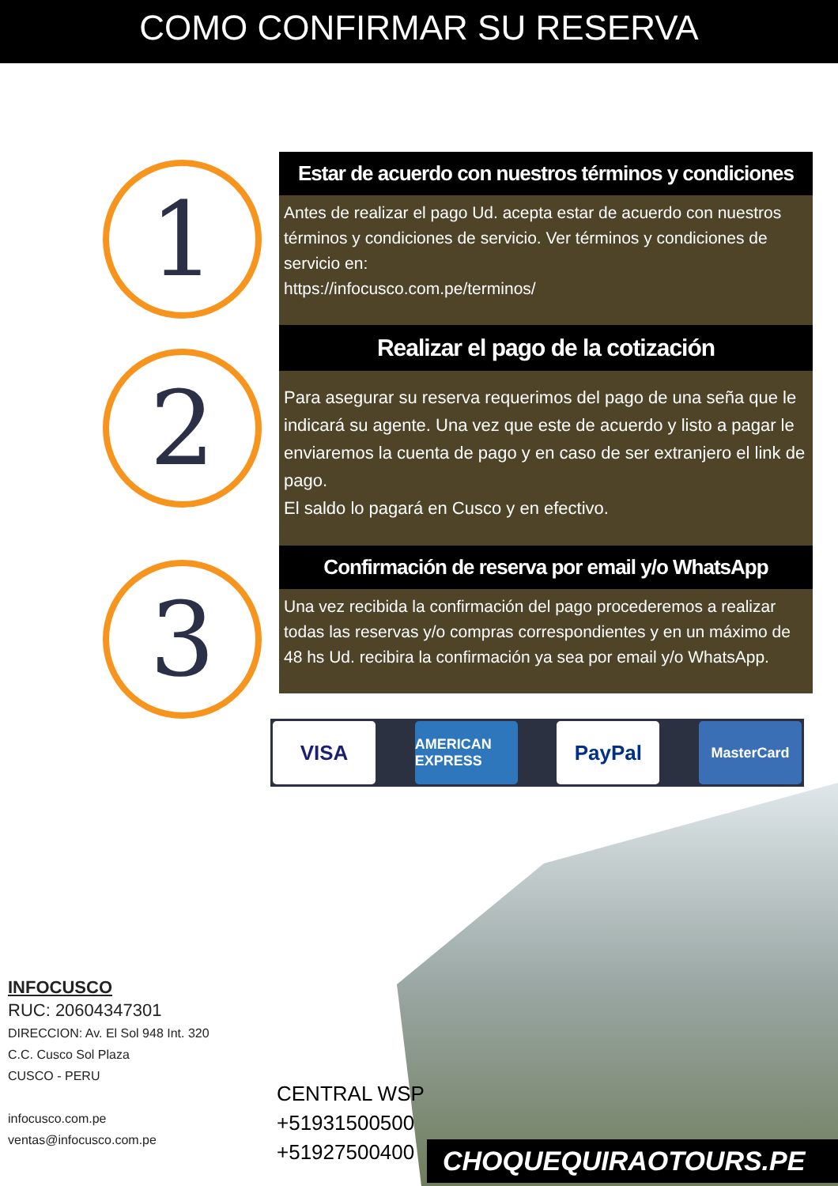COMO CONFIRMAR SU RESERVA
1
Estar de acuerdo con nuestros términos y condiciones
Antes de realizar el pago Ud. acepta estar de acuerdo con nuestros términos y condiciones de servicio. Ver términos y condiciones de servicio en:
https://infocusco.com.pe/terminos/
2
Realizar el pago de la cotización
Para asegurar su reserva requerimos del pago de una seña que le indicará su agente. Una vez que este de acuerdo y listo a pagar le enviaremos la cuenta de pago y en caso de ser extranjero el link de pago.
El saldo lo pagará en Cusco y en efectivo.
3
Confirmación de reserva por email y/o WhatsApp
Una vez recibida la confirmación del pago procederemos a realizar todas las reservas y/o compras correspondientes y en un máximo de 48 hs Ud. recibira la confirmación ya sea por email y/o WhatsApp.
VISA
AMERICAN EXPRESS
PayPal
MasterCard
INFOCUSCO
RUC: 20604347301
DIRECCION: Av. El Sol 948 Int. 320
C.C. Cusco Sol Plaza
CUSCO - PERU
infocusco.com.pe
ventas@infocusco.com.pe
CENTRAL WSP
+51931500500
+51927500400
CHOQUEQUIRAOTOURS.PE